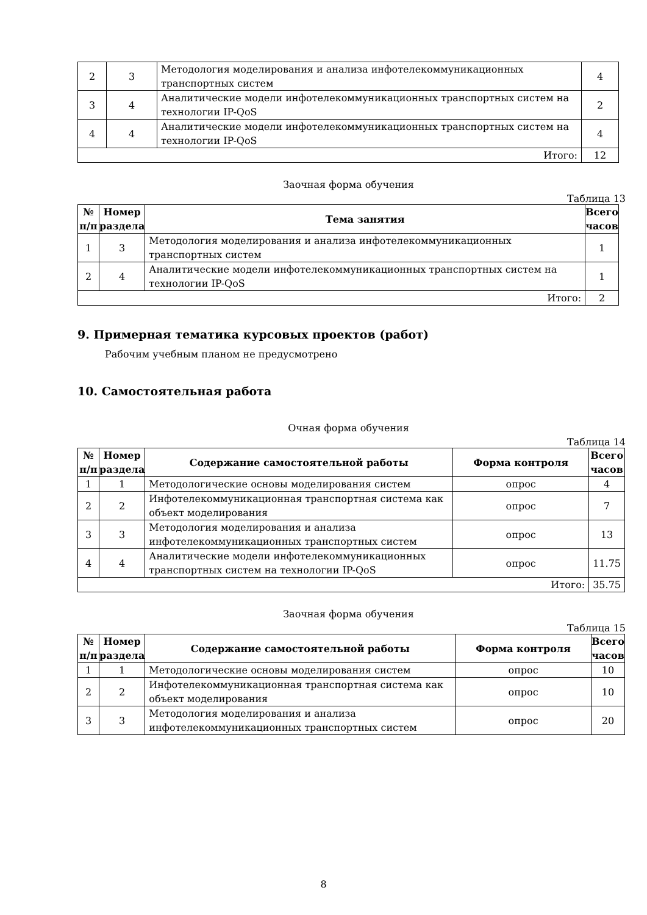| 2 | 3 | Методология моделирования и анализа инфотелекоммуникационных транспортных систем | 4 |
| 3 | 4 | Аналитические модели инфотелекоммуникационных транспортных систем на технологии IP-QoS | 2 |
| 4 | 4 | Аналитические модели инфотелекоммуникационных транспортных систем на технологии IP-QoS | 4 |
| Итого: | | | 12 |
Заочная форма обучения
Таблица 13
| № п/п | Номер раздела | Тема занятия | Всего часов |
| --- | --- | --- | --- |
| 1 | 3 | Методология моделирования и анализа инфотелекоммуникационных транспортных систем | 1 |
| 2 | 4 | Аналитические модели инфотелекоммуникационных транспортных систем на технологии IP-QoS | 1 |
| Итого: | | | 2 |
9. Примерная тематика курсовых проектов (работ)
Рабочим учебным планом не предусмотрено
10. Самостоятельная работа
Очная форма обучения
Таблица 14
| № п/п | Номер раздела | Содержание самостоятельной работы | Форма контроля | Всего часов |
| --- | --- | --- | --- | --- |
| 1 | 1 | Методологические основы моделирования систем | опрос | 4 |
| 2 | 2 | Инфотелекоммуникационная транспортная система как объект моделирования | опрос | 7 |
| 3 | 3 | Методология моделирования и анализа инфотелекоммуникационных транспортных систем | опрос | 13 |
| 4 | 4 | Аналитические модели инфотелекоммуникационных транспортных систем на технологии IP-QoS | опрос | 11.75 |
| Итого: | | | | 35.75 |
Заочная форма обучения
Таблица 15
| № п/п | Номер раздела | Содержание самостоятельной работы | Форма контроля | Всего часов |
| --- | --- | --- | --- | --- |
| 1 | 1 | Методологические основы моделирования систем | опрос | 10 |
| 2 | 2 | Инфотелекоммуникационная транспортная система как объект моделирования | опрос | 10 |
| 3 | 3 | Методология моделирования и анализа инфотелекоммуникационных транспортных систем | опрос | 20 |
8